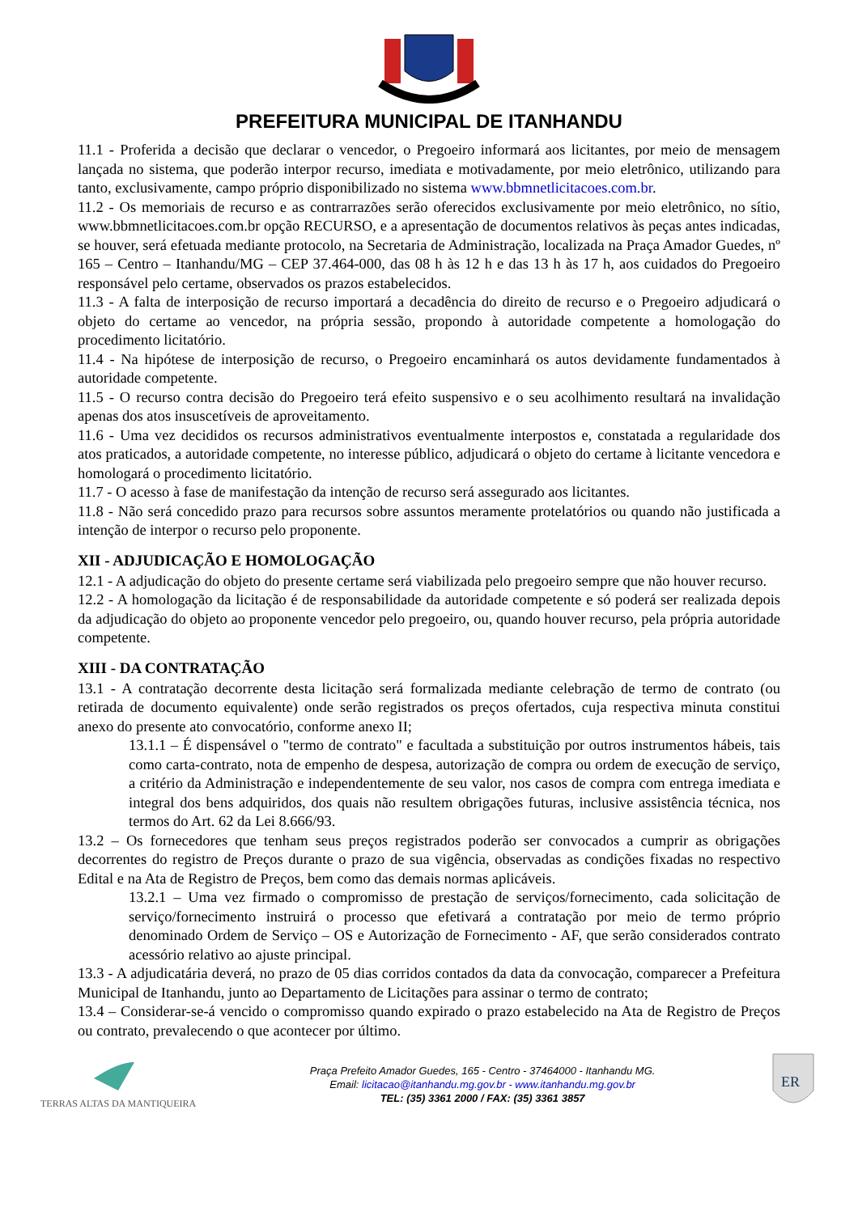PREFEITURA MUNICIPAL DE ITANHANDU
11.1 - Proferida a decisão que declarar o vencedor, o Pregoeiro informará aos licitantes, por meio de mensagem lançada no sistema, que poderão interpor recurso, imediata e motivadamente, por meio eletrônico, utilizando para tanto, exclusivamente, campo próprio disponibilizado no sistema www.bbmnetlicitacoes.com.br.
11.2 - Os memoriais de recurso e as contrarrazões serão oferecidos exclusivamente por meio eletrônico, no sítio, www.bbmnetlicitacoes.com.br opção RECURSO, e a apresentação de documentos relativos às peças antes indicadas, se houver, será efetuada mediante protocolo, na Secretaria de Administração, localizada na Praça Amador Guedes, nº 165 – Centro – Itanhandu/MG – CEP 37.464-000, das 08 h às 12 h e das 13 h às 17 h, aos cuidados do Pregoeiro responsável pelo certame, observados os prazos estabelecidos.
11.3 - A falta de interposição de recurso importará a decadência do direito de recurso e o Pregoeiro adjudicará o objeto do certame ao vencedor, na própria sessão, propondo à autoridade competente a homologação do procedimento licitatório.
11.4 - Na hipótese de interposição de recurso, o Pregoeiro encaminhará os autos devidamente fundamentados à autoridade competente.
11.5 - O recurso contra decisão do Pregoeiro terá efeito suspensivo e o seu acolhimento resultará na invalidação apenas dos atos insuscetíveis de aproveitamento.
11.6 - Uma vez decididos os recursos administrativos eventualmente interpostos e, constatada a regularidade dos atos praticados, a autoridade competente, no interesse público, adjudicará o objeto do certame à licitante vencedora e homologará o procedimento licitatório.
11.7 - O acesso à fase de manifestação da intenção de recurso será assegurado aos licitantes.
11.8 - Não será concedido prazo para recursos sobre assuntos meramente protelatórios ou quando não justificada a intenção de interpor o recurso pelo proponente.
XII - ADJUDICAÇÃO E HOMOLOGAÇÃO
12.1 - A adjudicação do objeto do presente certame será viabilizada pelo pregoeiro sempre que não houver recurso.
12.2 - A homologação da licitação é de responsabilidade da autoridade competente e só poderá ser realizada depois da adjudicação do objeto ao proponente vencedor pelo pregoeiro, ou, quando houver recurso, pela própria autoridade competente.
XIII - DA CONTRATAÇÃO
13.1 - A contratação decorrente desta licitação será formalizada mediante celebração de termo de contrato (ou retirada de documento equivalente) onde serão registrados os preços ofertados, cuja respectiva minuta constitui anexo do presente ato convocatório, conforme anexo II;
13.1.1 – É dispensável o "termo de contrato" e facultada a substituição por outros instrumentos hábeis, tais como carta-contrato, nota de empenho de despesa, autorização de compra ou ordem de execução de serviço, a critério da Administração e independentemente de seu valor, nos casos de compra com entrega imediata e integral dos bens adquiridos, dos quais não resultem obrigações futuras, inclusive assistência técnica, nos termos do Art. 62 da Lei 8.666/93.
13.2 – Os fornecedores que tenham seus preços registrados poderão ser convocados a cumprir as obrigações decorrentes do registro de Preços durante o prazo de sua vigência, observadas as condições fixadas no respectivo Edital e na Ata de Registro de Preços, bem como das demais normas aplicáveis.
13.2.1 – Uma vez firmado o compromisso de prestação de serviços/fornecimento, cada solicitação de serviço/fornecimento instruirá o processo que efetivará a contratação por meio de termo próprio denominado Ordem de Serviço – OS e Autorização de Fornecimento - AF, que serão considerados contrato acessório relativo ao ajuste principal.
13.3 - A adjudicatária deverá, no prazo de 05 dias corridos contados da data da convocação, comparecer a Prefeitura Municipal de Itanhandu, junto ao Departamento de Licitações para assinar o termo de contrato;
13.4 – Considerar-se-á vencido o compromisso quando expirado o prazo estabelecido na Ata de Registro de Preços ou contrato, prevalecendo o que acontecer por último.
TERRAS ALTAS DA MANTIQUEIRA
Praça Prefeito Amador Guedes, 165 - Centro - 37464000 - Itanhandu MG.
Email: licitacao@itanhandu.mg.gov.br - www.itanhandu.mg.gov.br
TEL: (35) 3361 2000 / FAX: (35) 3361 3857
ER